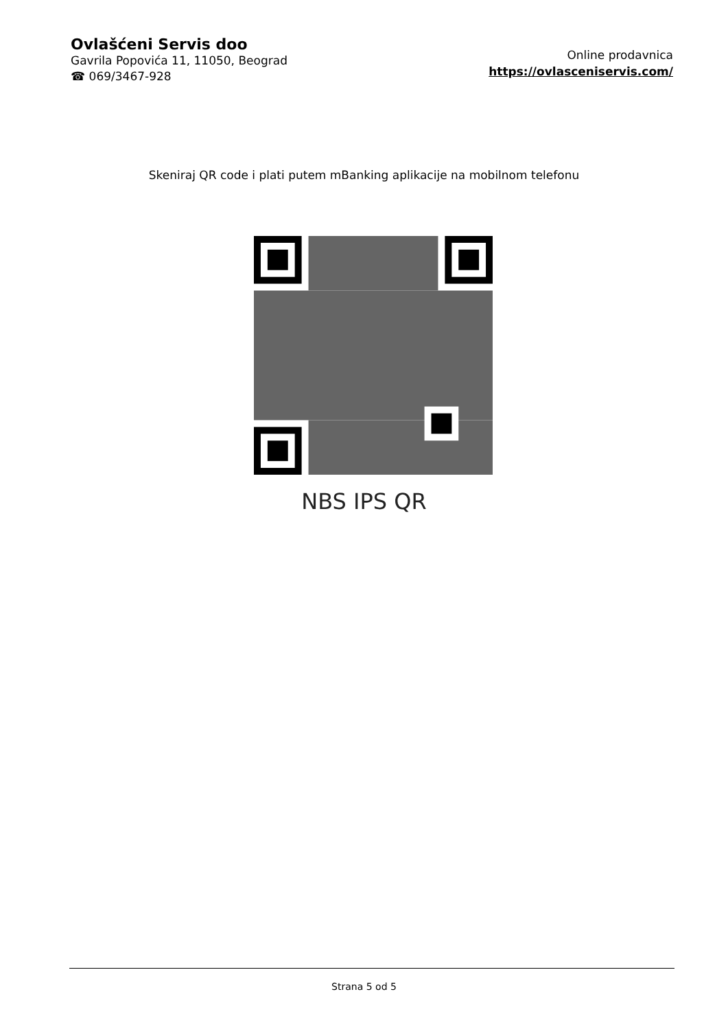Ovlašćeni Servis doo
Gavrila Popovića 11, 11050, Beograd
☎ 069/3467-928
Online prodavnica
https://ovlasceniservis.com/
Skeniraj QR code i plati putem mBanking aplikacije na mobilnom telefonu
NBS IPS QR
Strana 5 od 5